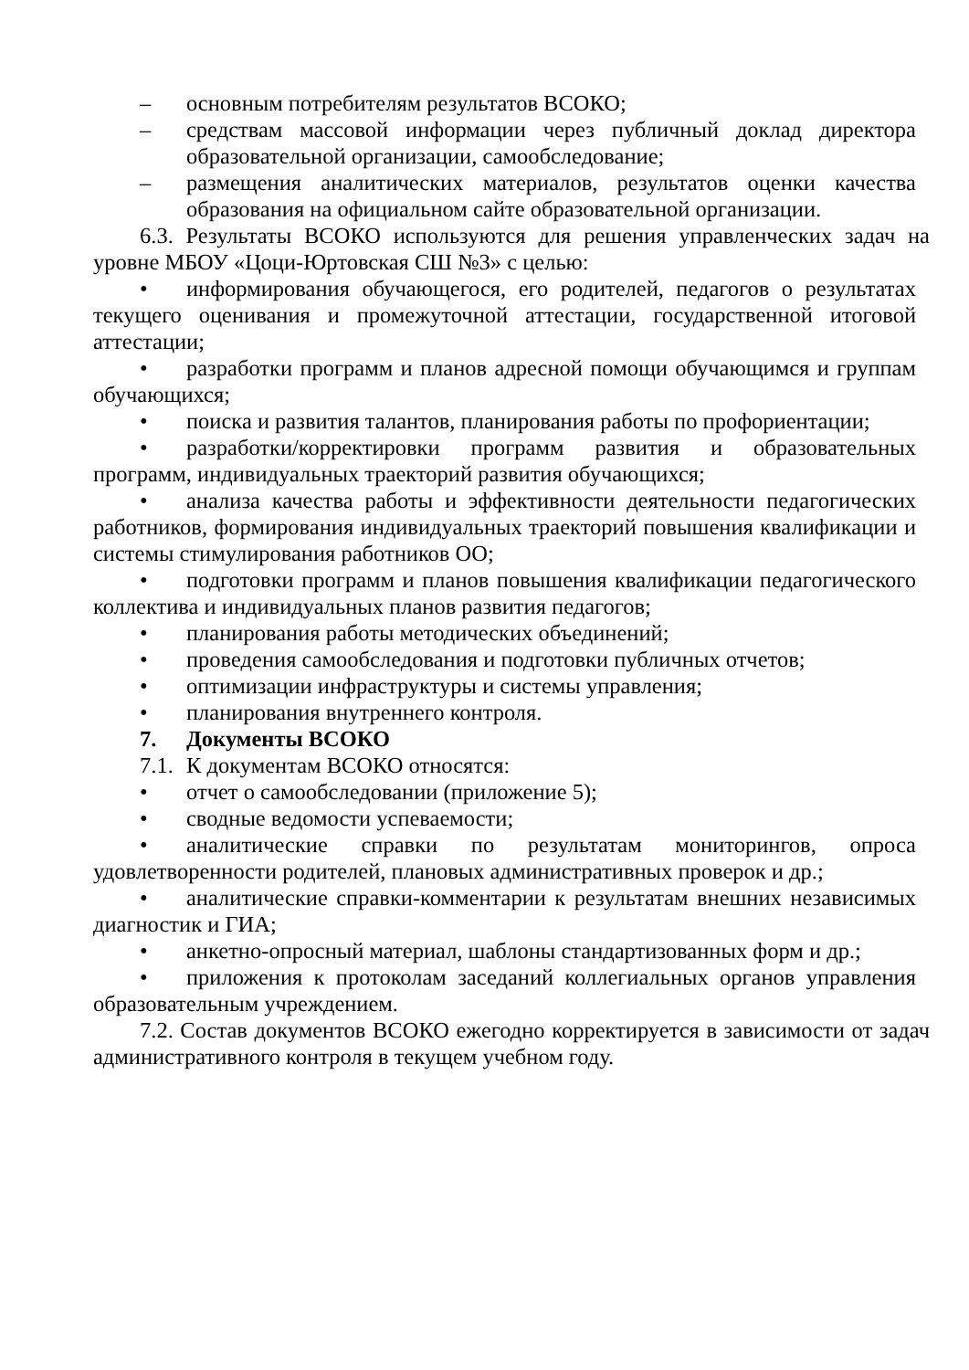– основным потребителям результатов ВСОКО;
– средствам массовой информации через публичный доклад директора образовательной организации, самообследование;
– размещения аналитических материалов, результатов оценки качества образования на официальном сайте образовательной организации.
6.3. Результаты ВСОКО используются для решения управленческих задач на уровне МБОУ «Цоци-Юртовская СШ №3» с целью:
• информирования обучающегося, его родителей, педагогов о результатах текущего оценивания и промежуточной аттестации, государственной итоговой аттестации;
• разработки программ и планов адресной помощи обучающимся и группам обучающихся;
• поиска и развития талантов, планирования работы по профориентации;
• разработки/корректировки программ развития и образовательных программ, индивидуальных траекторий развития обучающихся;
• анализа качества работы и эффективности деятельности педагогических работников, формирования индивидуальных траекторий повышения квалификации и системы стимулирования работников ОО;
• подготовки программ и планов повышения квалификации педагогического коллектива и индивидуальных планов развития педагогов;
• планирования работы методических объединений;
• проведения самообследования и подготовки публичных отчетов;
• оптимизации инфраструктуры и системы управления;
• планирования внутреннего контроля.
7. Документы ВСОКО
7.1. К документам ВСОКО относятся:
• отчет о самообследовании (приложение 5);
• сводные ведомости успеваемости;
• аналитические справки по результатам мониторингов, опроса удовлетворенности родителей, плановых административных проверок и др.;
• аналитические справки-комментарии к результатам внешних независимых диагностик и ГИА;
• анкетно-опросный материал, шаблоны стандартизованных форм и др.;
• приложения к протоколам заседаний коллегиальных органов управления образовательным учреждением.
7.2. Состав документов ВСОКО ежегодно корректируется в зависимости от задач административного контроля в текущем учебном году.